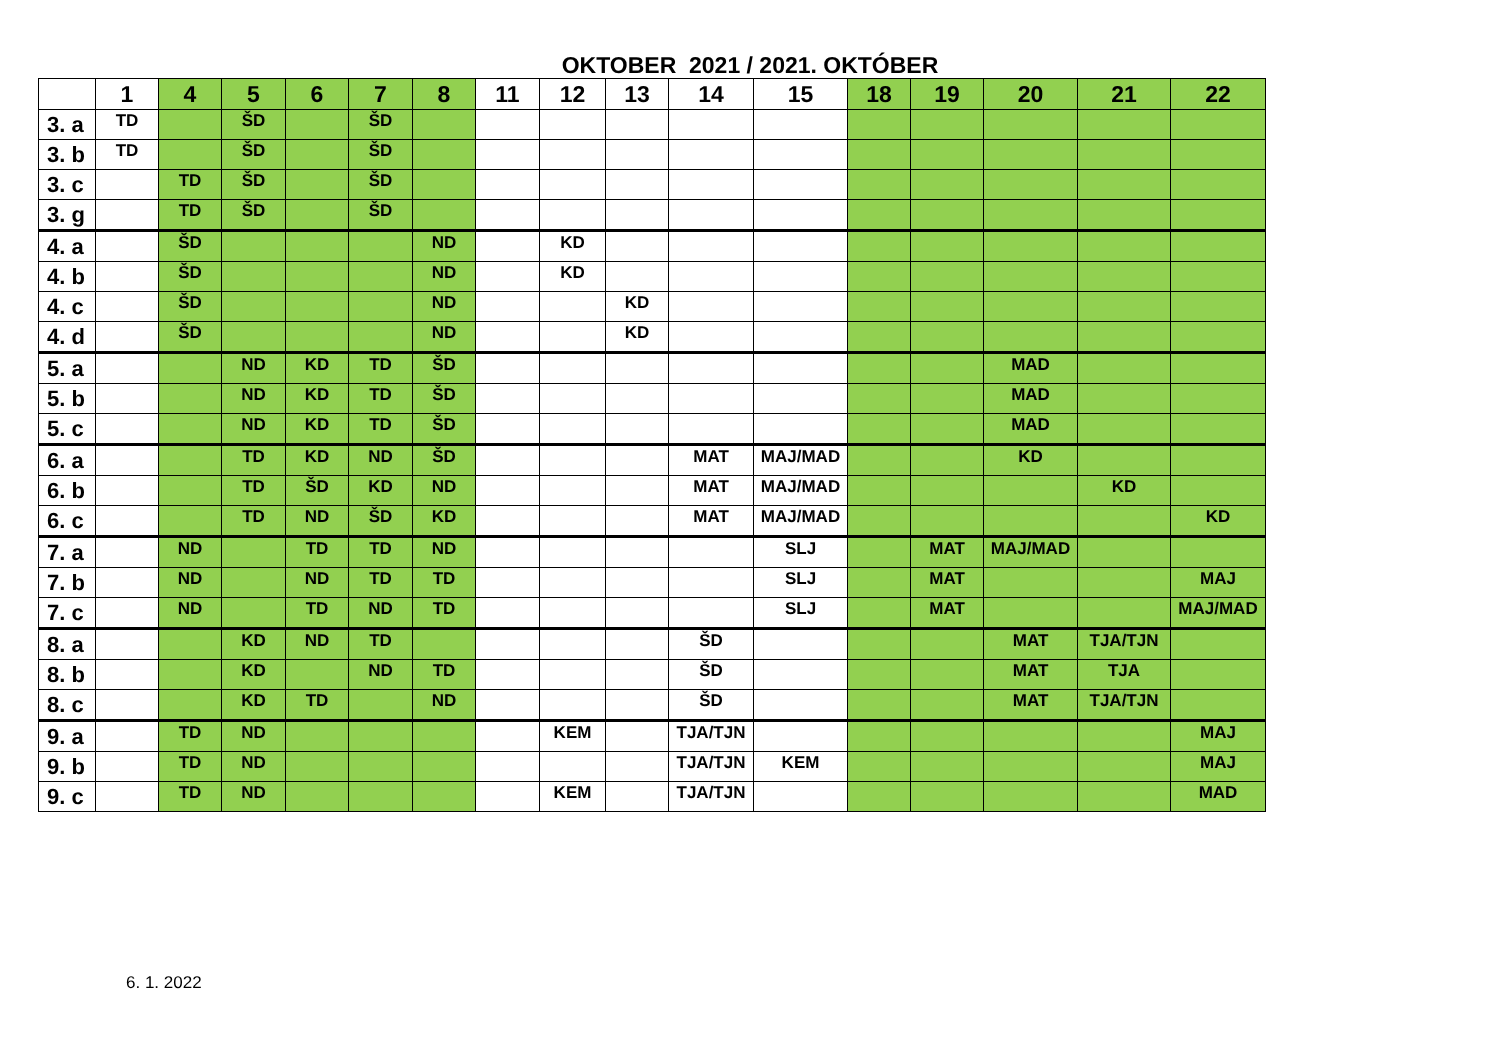OKTOBER 2021 / 2021. OKTÓBER
| | 1 | 4 | 5 | 6 | 7 | 8 | 11 | 12 | 13 | 14 | 15 | 18 | 19 | 20 | 21 | 22 |
| --- | --- | --- | --- | --- | --- | --- | --- | --- | --- | --- | --- | --- | --- | --- | --- | --- |
| 3. a | TD | | ŠD | | ŠD | | | | | | | | | | | |
| 3. b | TD | | ŠD | | ŠD | | | | | | | | | | | |
| 3. c | | TD | ŠD | | ŠD | | | | | | | | | | | |
| 3. g | | TD | ŠD | | ŠD | | | | | | | | | | | |
| 4. a | | ŠD | | | | ND | | KD | | | | | | | | |
| 4. b | | ŠD | | | | ND | | KD | | | | | | | | |
| 4. c | | ŠD | | | | ND | | | KD | | | | | | | |
| 4. d | | ŠD | | | | ND | | | KD | | | | | | | |
| 5. a | | | ND | KD | TD | ŠD | | | | | | | | MAD | | |
| 5. b | | | ND | KD | TD | ŠD | | | | | | | | MAD | | |
| 5. c | | | ND | KD | TD | ŠD | | | | | | | | MAD | | |
| 6. a | | | TD | KD | ND | ŠD | | | | MAT | MAJ/MAD | | | KD | | |
| 6. b | | | TD | ŠD | KD | ND | | | | MAT | MAJ/MAD | | | | KD | |
| 6. c | | | TD | ND | ŠD | KD | | | | MAT | MAJ/MAD | | | | | KD |
| 7. a | | ND | | TD | TD | ND | | | | | SLJ | | MAT | MAJ/MAD | | |
| 7. b | | ND | | ND | TD | TD | | | | | SLJ | | MAT | | | MAJ |
| 7. c | | ND | | TD | ND | TD | | | | | SLJ | | MAT | | | MAJ/MAD |
| 8. a | | | KD | ND | TD | | | | | ŠD | | | | MAT | TJA/TJN | |
| 8. b | | | KD | | ND | TD | | | | ŠD | | | | MAT | TJA | |
| 8. c | | | KD | TD | | ND | | | | ŠD | | | | MAT | TJA/TJN | |
| 9. a | | TD | ND | | | | | KEM | | TJA/TJN | | | | | | MAJ |
| 9. b | | TD | ND | | | | | | | TJA/TJN | KEM | | | | | MAJ |
| 9. c | | TD | ND | | | | | KEM | | TJA/TJN | | | | | | MAD |
6. 1. 2022